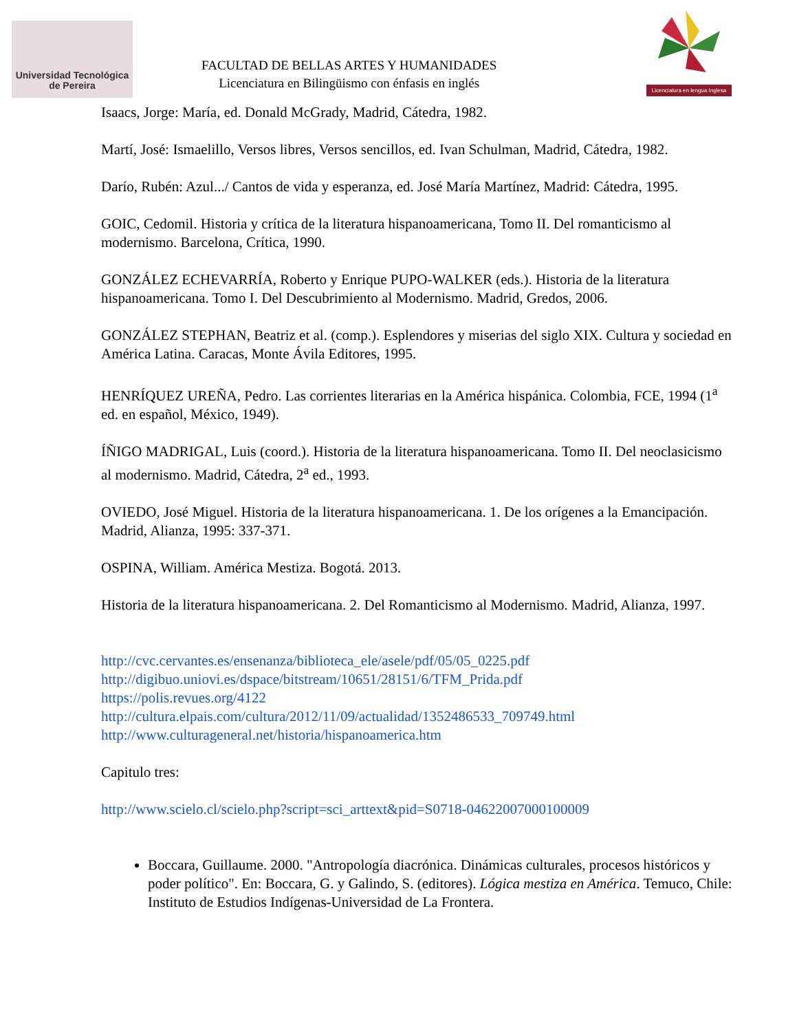Universidad Tecnológica
de Pereira
FACULTAD DE BELLAS ARTES Y HUMANIDADES
Licenciatura en Bilingüismo con énfasis en inglés
Licenciatura en lengua Inglesa
Isaacs, Jorge: María, ed. Donald McGrady, Madrid, Cátedra, 1982.
Martí, José: Ismaelillo, Versos libres, Versos sencillos, ed. Ivan Schulman, Madrid, Cátedra, 1982.
Darío, Rubén: Azul.../ Cantos de vida y esperanza, ed. José María Martínez, Madrid: Cátedra, 1995.
GOIC, Cedomil. Historia y crítica de la literatura hispanoamericana, Tomo II. Del romanticismo al modernismo. Barcelona, Crítica, 1990.
GONZÁLEZ ECHEVARRÍA, Roberto y Enrique PUPO-WALKER (eds.). Historia de la literatura hispanoamericana. Tomo I. Del Descubrimiento al Modernismo. Madrid, Gredos, 2006.
GONZÁLEZ STEPHAN, Beatriz et al. (comp.). Esplendores y miserias del siglo XIX. Cultura y sociedad en América Latina. Caracas, Monte Ávila Editores, 1995.
HENRÍQUEZ UREÑA, Pedro. Las corrientes literarias en la América hispánica. Colombia, FCE, 1994 (1<sup>a</sup> ed. en español, México, 1949).
ÍÑIGO MADRIGAL, Luis (coord.). Historia de la literatura hispanoamericana. Tomo II. Del neoclasicismo al modernismo. Madrid, Cátedra, 2<sup>a</sup> ed., 1993.
OVIEDO, José Miguel. Historia de la literatura hispanoamericana. 1. De los orígenes a la Emancipación. Madrid, Alianza, 1995: 337-371.
OSPINA, William. América Mestiza. Bogotá. 2013.
Historia de la literatura hispanoamericana. 2. Del Romanticismo al Modernismo. Madrid, Alianza, 1997.
http://cvc.cervantes.es/ensenanza/biblioteca_ele/asele/pdf/05/05_0225.pdf
http://digibuo.uniovi.es/dspace/bitstream/10651/28151/6/TFM_Prida.pdf
https://polis.revues.org/4122
http://cultura.elpais.com/cultura/2012/11/09/actualidad/1352486533_709749.html
http://www.culturageneral.net/historia/hispanoamerica.htm
Capitulo tres:
http://www.scielo.cl/scielo.php?script=sci_arttext&pid=S0718-04622007000100009
Boccara, Guillaume. 2000. "Antropología diacrónica. Dinámicas culturales, procesos históricos y poder político". En: Boccara, G. y Galindo, S. (editores). Lógica mestiza en América. Temuco, Chile: Instituto de Estudios Indígenas-Universidad de La Frontera.